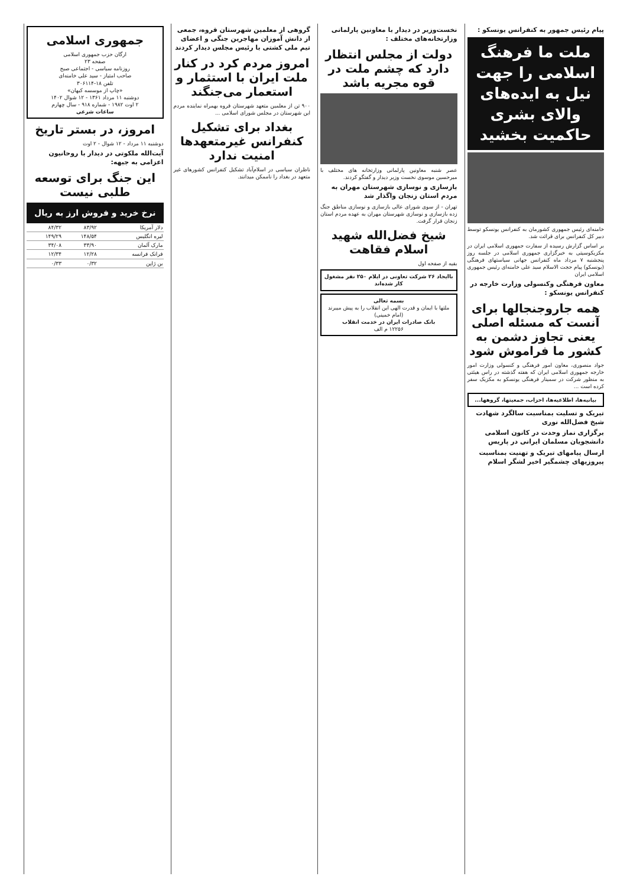پیام رئیس جمهور به کنفرانس یونسکو :
ملت ما فرهنگ اسلامی را جهت نیل به ایده‌های والای بشری حاکمیت بخشید
خامنه‌ای رئیس جمهوری کشورمان به کنفرانس یونسکو توسط دبیر کل کنفرانس برای قرائت شد.
بر اساس گزارش رسیده از سفارت جمهوری اسلامی ایران در مکزیکوسیتی به خبرگزاری جمهوری اسلامی در جلسه روز پنجشنبه ۷ مرداد ماه کنفرانس جهانی سیاستهای فرهنگی (یونسکو) پیام حجت الاسلام سید علی خامنه‌ای رئیس جمهوری اسلامی ایران
معاون فرهنگی وکنسولی وزارت خارجه در کنفرانس یونسکو :
همه جاروجنجالها برای آنست که مسئله اصلی یعنی تجاوز دشمن به کشور ما فراموش شود
جواد منصوری، معاون امور فرهنگی و کنسولی وزارت امور خارجه جمهوری اسلامی ایران که هفته گذشته در راس هیئتی به منظور شرکت در سمینار فرهنگی یونسکو به مکزیک سفر کرده است ...
بیانیه‌ها، اطلاعیه‌ها، احزاب، جمعیتها، گروهها...
تبریک و تسلیت بمناسبت سالگرد شهادت شیخ فضل‌الله نوری
برگزاری نماز وحدت در کانون اسلامی دانشجویان مسلمان ایرانی در پاریس
ارسال پیامهای تبریک و تهنیت بمناسبت پیروزیهای چشمگیر اخیر لشگر اسلام
نخست‌وزیر در دیدار با معاونین پارلمانی وزارتخانه‌های مختلف :
دولت از مجلس انتظار دارد که چشم ملت در قوه مجریه باشد
عصر شنبه معاونین پارلمانی وزارتخانه های مختلف با میرحسین موسوی نخست وزیر دیدار و گفتگو کردند.
بازسازی و نوسازی شهرستان مهران به مردم استان زنجان واگذار شد
تهران - از سوی شورای عالی بازسازی و نوسازی مناطق جنگ زده بازسازی و نوسازی شهرستان مهران به عهده مردم استان زنجان قرار گرفت.
شیخ فضل‌الله شهید اسلام فقاهت
بقیه از صفحه اول
باایجاد ۲۶ شرکت تعاونی در ایلام ۲۵۰ نفر مشغول کار شده‌اند
بسمه تعالی
ملتها با ایمان و قدرت الهی این انقلاب را به پیش میبرند (امام خمینی)
بانک صادرات ایران در خدمت انقلاب
۱۲۲۵۶ م الف
گروهی از معلمین شهرستان قروه، جمعی از دانش آموزان مهاجرین جنگی و اعضای تیم ملی کشتی با رئیس مجلس دیدار کردند
امروز مردم کرد در کنار ملت ایران با استثمار و استعمار می‌جنگند
۹۰۰ تن از معلمین متعهد شهرستان قروه بهمراه نماینده مردم این شهرستان در مجلس شورای اسلامی ...
بغداد برای تشکیل کنفرانس غیرمتعهدها امنیت ندارد
ناظران سیاسی در اسلام‌آباد تشکیل کنفرانس کشورهای غیر متعهد در بغداد را ناممکن میدانند.
جمهوری اسلامی
ارگان حزب جمهوری اسلامی
صفحه ۲۳
روزنامه سیاسی - اجتماعی صبح
صاحب امتیاز - سید علی خامنه‌ای
تلفن ۱۸-۳۰۶۱۱۴
«چاپ از موسسه کیهان»
دوشنبه ۱۱ مرداد ۱۳۶۱ - ۱۲ شوال ۱۴۰۲
۲ اوت ۱۹۸۲ - شماره ۹۱۸ - سال چهارم
ساعات شرعی
امروز، در بستر تاریخ
دوشنبه ۱۱ مرداد - ۱۲ شوال - ۲ اوت
آیت‌الله ملکوتی در دیدار با روحانیون اعزامی به جبهه:
این جنگ برای توسعه طلبی نیست
نرخ خرید و فروش ارز به ریال
| دلار آمریکا | ۸۳/۹۲ | ۸۴/۳۲ |
| لیره انگلیس | ۱۴۸/۵۴ | ۱۴۹/۲۹ |
| مارک آلمان | ۳۳/۹۰ | ۳۴/۰۸ |
| فرانک فرانسه | ۱۲/۲۸ | ۱۲/۳۴ |
| ین ژاپن | ۰/۳۲ | ۰/۳۳ |